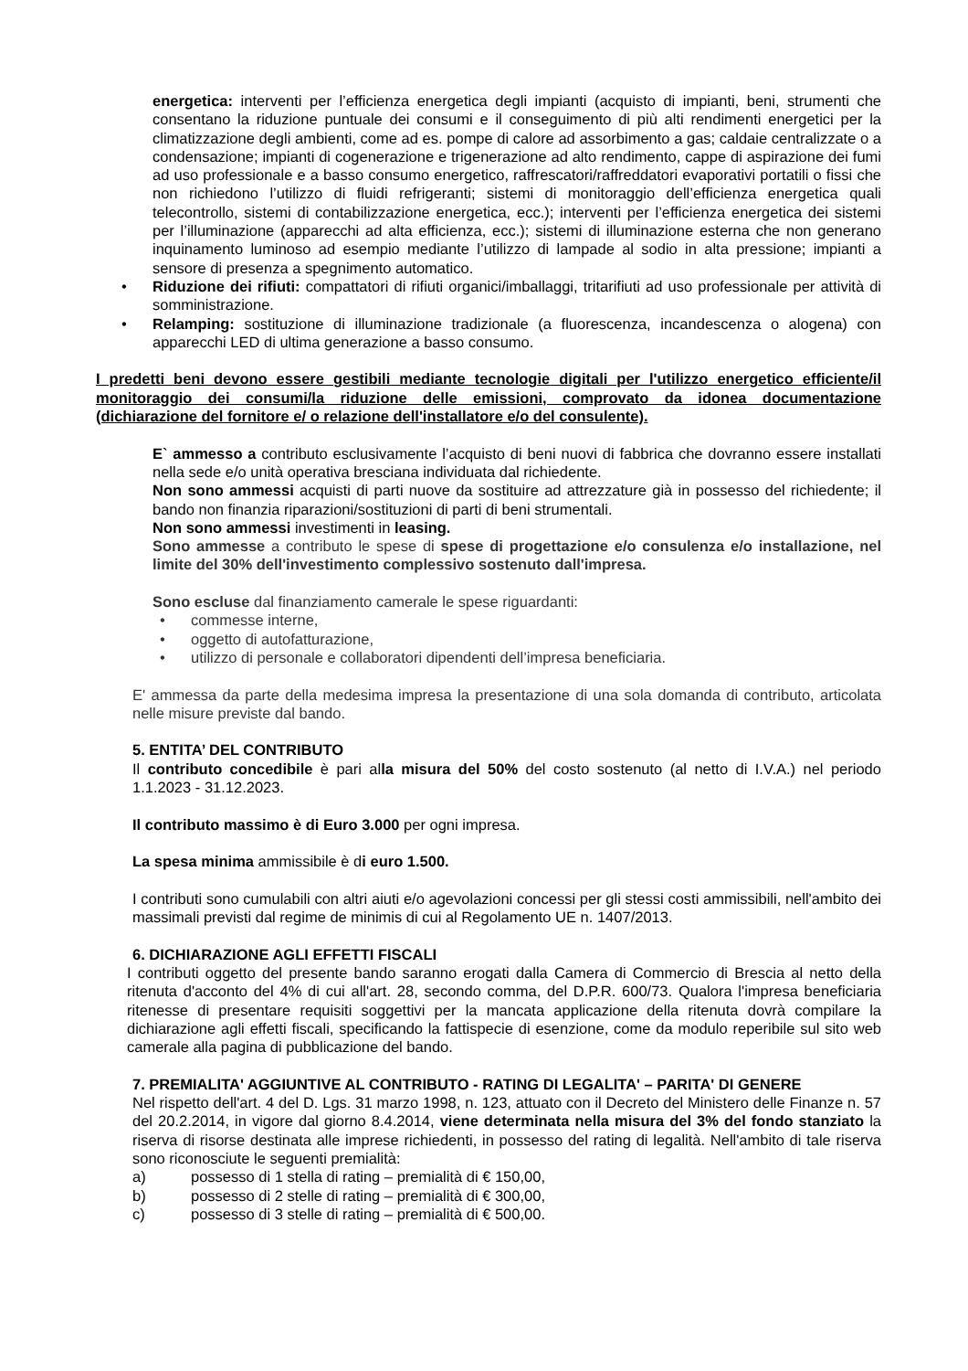energetica: interventi per l’efficienza energetica degli impianti (acquisto di impianti, beni, strumenti che consentano la riduzione puntuale dei consumi e il conseguimento di più alti rendimenti energetici per la climatizzazione degli ambienti, come ad es. pompe di calore ad assorbimento a gas; caldaie centralizzate o a condensazione; impianti di cogenerazione e trigenerazione ad alto rendimento, cappe di aspirazione dei fumi ad uso professionale e a basso consumo energetico, raffrescatori/raffreddatori evaporativi portatili o fissi che non richiedono l’utilizzo di fluidi refrigeranti; sistemi di monitoraggio dell’efficienza energetica quali telecontrollo, sistemi di contabilizzazione energetica, ecc.); interventi per l’efficienza energetica dei sistemi per l’illuminazione (apparecchi ad alta efficienza, ecc.); sistemi di illuminazione esterna che non generano inquinamento luminoso ad esempio mediante l’utilizzo di lampade al sodio in alta pressione; impianti a sensore di presenza a spegnimento automatico.
• Riduzione dei rifiuti: compattatori di rifiuti organici/imballaggi, tritarifiuti ad uso professionale per attività di somministrazione.
• Relamping: sostituzione di illuminazione tradizionale (a fluorescenza, incandescenza o alogena) con apparecchi LED di ultima generazione a basso consumo.
I predetti beni devono essere gestibili mediante tecnologie digitali per l'utilizzo energetico efficiente/il monitoraggio dei consumi/la riduzione delle emissioni, comprovato da idonea documentazione (dichiarazione del fornitore e/ o relazione dell'installatore e/o del consulente).
E` ammesso a contributo esclusivamente l’acquisto di beni nuovi di fabbrica che dovranno essere installati nella sede e/o unità operativa bresciana individuata dal richiedente.
Non sono ammessi acquisti di parti nuove da sostituire ad attrezzature già in possesso del richiedente; il bando non finanzia riparazioni/sostituzioni di parti di beni strumentali.
Non sono ammessi investimenti in leasing.
Sono ammesse a contributo le spese di spese di progettazione e/o consulenza e/o installazione, nel limite del 30% dell'investimento complessivo sostenuto dall'impresa.
Sono escluse dal finanziamento camerale le spese riguardanti:
• commesse interne,
• oggetto di autofatturazione,
• utilizzo di personale e collaboratori dipendenti dell’impresa beneficiaria.
E' ammessa da parte della medesima impresa la presentazione di una sola domanda di contributo, articolata nelle misure previste dal bando.
5. ENTITA’ DEL CONTRIBUTO
Il contributo concedibile è pari alla misura del 50% del costo sostenuto (al netto di I.V.A.) nel periodo 1.1.2023 - 31.12.2023.
Il contributo massimo è di Euro 3.000 per ogni impresa.
La spesa minima ammissibile è di euro 1.500.
I contributi sono cumulabili con altri aiuti e/o agevolazioni concessi per gli stessi costi ammissibili, nell'ambito dei massimali previsti dal regime de minimis di cui al Regolamento UE n. 1407/2013.
6. DICHIARAZIONE AGLI EFFETTI FISCALI
I contributi oggetto del presente bando saranno erogati dalla Camera di Commercio di Brescia al netto della ritenuta d'acconto del 4% di cui all'art. 28, secondo comma, del D.P.R. 600/73. Qualora l'impresa beneficiaria ritenesse di presentare requisiti soggettivi per la mancata applicazione della ritenuta dovrà compilare la dichiarazione agli effetti fiscali, specificando la fattispecie di esenzione, come da modulo reperibile sul sito web camerale alla pagina di pubblicazione del bando.
7. PREMIALITA' AGGIUNTIVE AL CONTRIBUTO - RATING DI LEGALITA' – PARITA' DI GENERE
Nel rispetto dell'art. 4 del D. Lgs. 31 marzo 1998, n. 123, attuato con il Decreto del Ministero delle Finanze n. 57 del 20.2.2014, in vigore dal giorno 8.4.2014, viene determinata nella misura del 3% del fondo stanziato la riserva di risorse destinata alle imprese richiedenti, in possesso del rating di legalità. Nell'ambito di tale riserva sono riconosciute le seguenti premialità:
a) possesso di 1 stella di rating – premialità di € 150,00,
b) possesso di 2 stelle di rating – premialità di € 300,00,
c) possesso di 3 stelle di rating – premialità di € 500,00.